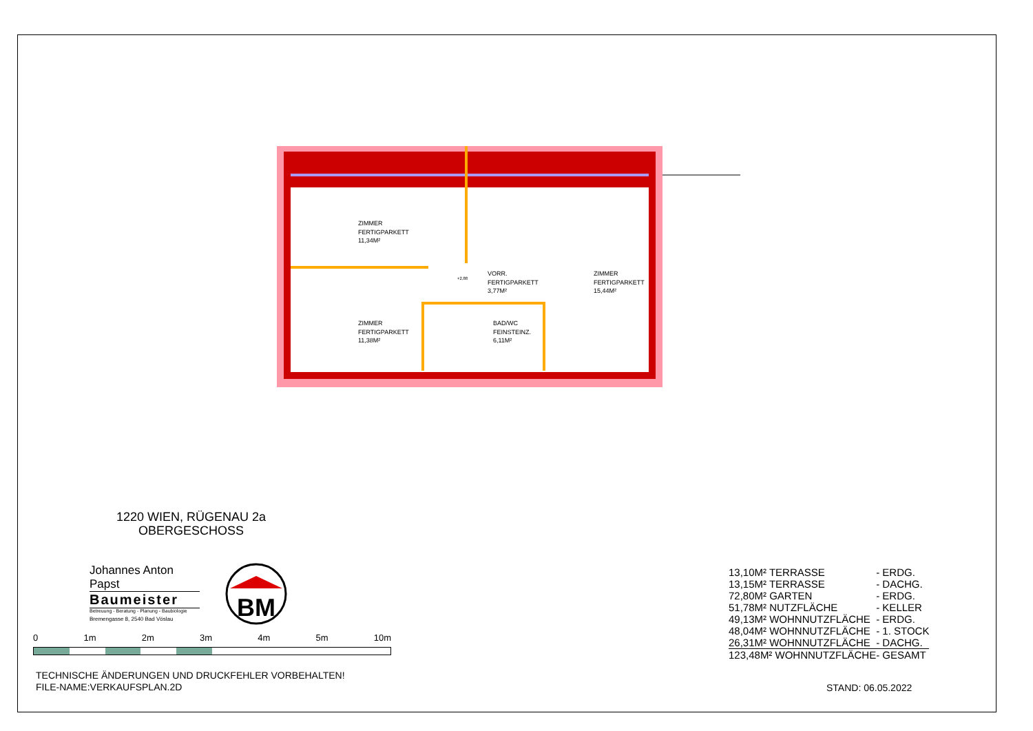ZIMMER
FERTIGPARKETT
11,34M²
ZIMMER
FERTIGPARKETT
11,38M²
VORR.
FERTIGPARKETT
3,77M²
BAD/WC
FEINSTEINZ.
6,11M²
ZIMMER
FERTIGPARKETT
15,44M²
+2,88
1220 WIEN, RÜGENAU 2a
OBERGESCHOSS
Johannes Anton Papst
Baumeister
Betreuung - Beratung - Planung - Baubiologie
Bremengasse 8, 2540 Bad Vöslau
BM
0 1m 2m 3m 4m 5m 10m
TECHNISCHE ÄNDERUNGEN UND DRUCKFEHLER VORBEHALTEN!
FILE-NAME:VERKAUFSPLAN.2D
| 13,10M² TERRASSE | - ERDG. |
| 13,15M² TERRASSE | - DACHG. |
| 72,80M² GARTEN | - ERDG. |
| 51,78M² NUTZFLÄCHE | - KELLER |
| 49,13M² WOHNNUTZFLÄCHE | - ERDG. |
| 48,04M² WOHNNUTZFLÄCHE | - 1. STOCK |
| 26,31M² WOHNNUTZFLÄCHE | - DACHG. |
| 123,48M² WOHNNUTZFLÄCHE | - GESAMT |
STAND: 06.05.2022